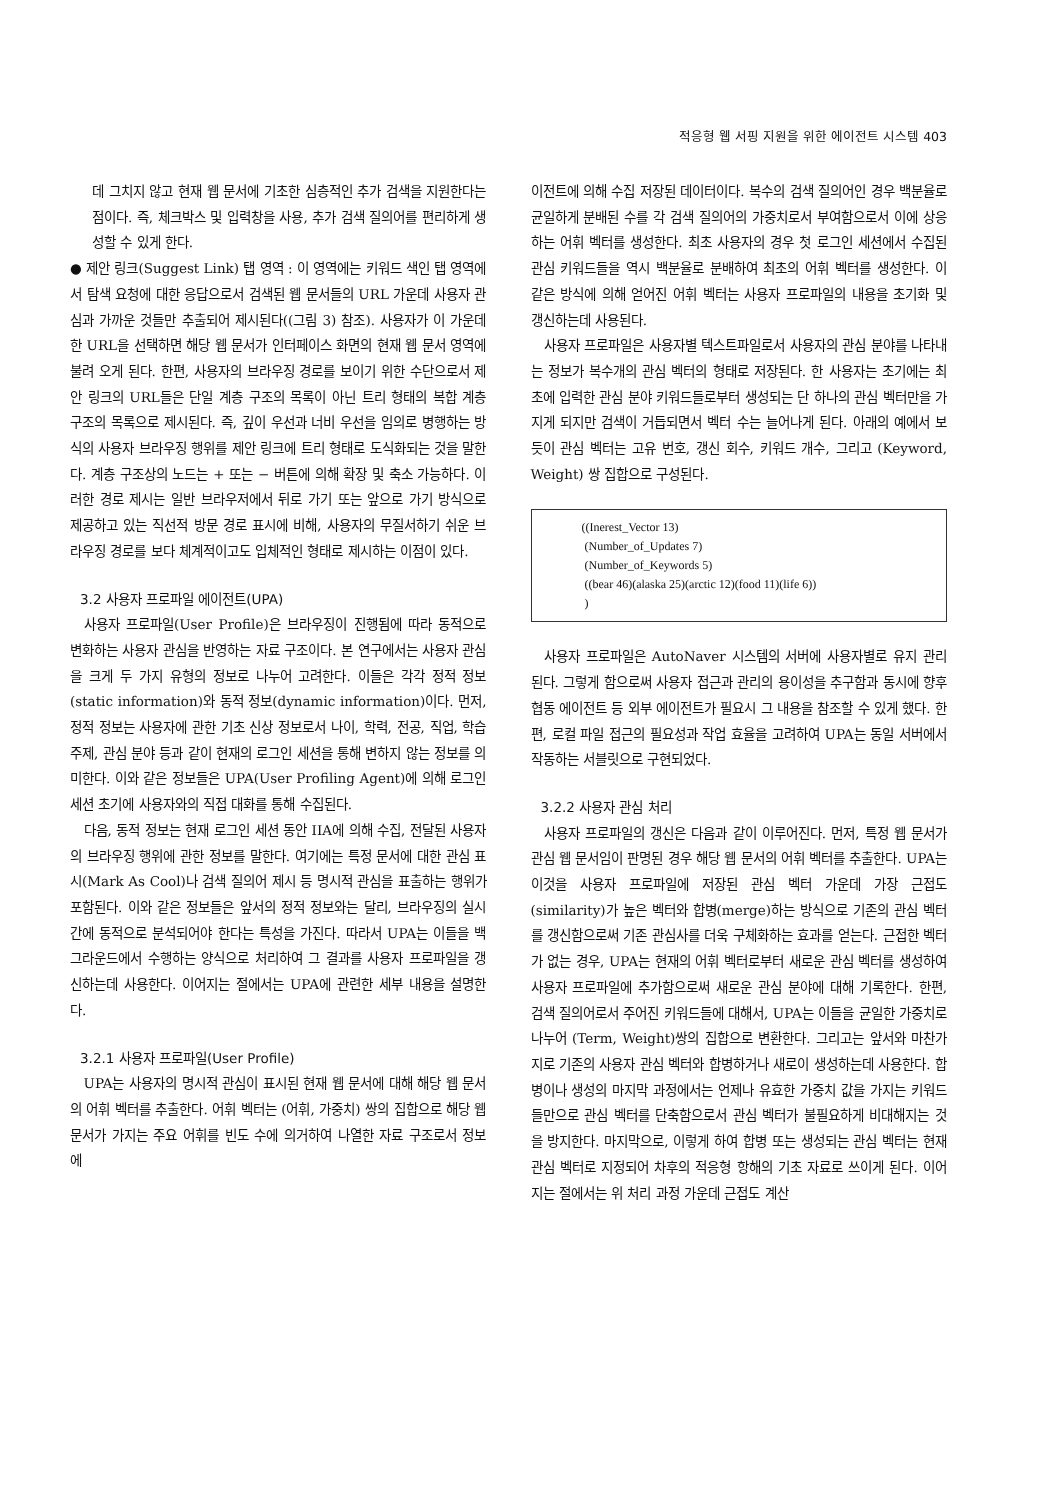적응형 웹 서핑 지원을 위한 에이전트 시스템 403
데 그치지 않고 현재 웹 문서에 기초한 심층적인 추가 검색을 지원한다는 점이다. 즉, 체크박스 및 입력창을 사용, 추가 검색 질의어를 편리하게 생성할 수 있게 한다.
● 제안 링크(Suggest Link) 탭 영역 : 이 영역에는 키워드 색인 탭 영역에서 탐색 요청에 대한 응답으로서 검색된 웹 문서들의 URL 가운데 사용자 관심과 가까운 것들만 추출되어 제시된다((그림 3) 참조). 사용자가 이 가운데 한 URL을 선택하면 해당 웹 문서가 인터페이스 화면의 현재 웹 문서 영역에 불려 오게 된다. 한편, 사용자의 브라우징 경로를 보이기 위한 수단으로서 제안 링크의 URL들은 단일 계층 구조의 목록이 아닌 트리 형태의 복합 계층 구조의 목록으로 제시된다. 즉, 깊이 우선과 너비 우선을 임의로 병행하는 방식의 사용자 브라우징 행위를 제안 링크에 트리 형태로 도식화되는 것을 말한다. 계층 구조상의 노드는 + 또는 − 버튼에 의해 확장 및 축소 가능하다. 이러한 경로 제시는 일반 브라우저에서 뒤로 가기 또는 앞으로 가기 방식으로 제공하고 있는 직선적 방문 경로 표시에 비해, 사용자의 무질서하기 쉬운 브라우징 경로를 보다 체계적이고도 입체적인 형태로 제시하는 이점이 있다.
3.2 사용자 프로파일 에이전트(UPA)
사용자 프로파일(User Profile)은 브라우징이 진행됨에 따라 동적으로 변화하는 사용자 관심을 반영하는 자료 구조이다. 본 연구에서는 사용자 관심을 크게 두 가지 유형의 정보로 나누어 고려한다. 이들은 각각 정적 정보(static information)와 동적 정보(dynamic information)이다. 먼저, 정적 정보는 사용자에 관한 기초 신상 정보로서 나이, 학력, 전공, 직업, 학습 주제, 관심 분야 등과 같이 현재의 로그인 세션을 통해 변하지 않는 정보를 의미한다. 이와 같은 정보들은 UPA(User Profiling Agent)에 의해 로그인 세션 초기에 사용자와의 직접 대화를 통해 수집된다.
다음, 동적 정보는 현재 로그인 세션 동안 IIA에 의해 수집, 전달된 사용자의 브라우징 행위에 관한 정보를 말한다. 여기에는 특정 문서에 대한 관심 표시(Mark As Cool)나 검색 질의어 제시 등 명시적 관심을 표출하는 행위가 포함된다. 이와 같은 정보들은 앞서의 정적 정보와는 달리, 브라우징의 실시간에 동적으로 분석되어야 한다는 특성을 가진다. 따라서 UPA는 이들을 백그라운드에서 수행하는 양식으로 처리하여 그 결과를 사용자 프로파일을 갱신하는데 사용한다. 이어지는 절에서는 UPA에 관련한 세부 내용을 설명한다.
3.2.1 사용자 프로파일(User Profile)
UPA는 사용자의 명시적 관심이 표시된 현재 웹 문서에 대해 해당 웹 문서의 어휘 벡터를 추출한다. 어휘 벡터는 (어휘, 가중치) 쌍의 집합으로 해당 웹 문서가 가지는 주요 어휘를 빈도 수에 의거하여 나열한 자료 구조로서 정보 에
이전트에 의해 수집 저장된 데이터이다. 복수의 검색 질의어인 경우 백분율로 균일하게 분배된 수를 각 검색 질의어의 가중치로서 부여함으로서 이에 상응하는 어휘 벡터를 생성한다. 최초 사용자의 경우 첫 로그인 세션에서 수집된 관심 키워드들을 역시 백분율로 분배하여 최초의 어휘 벡터를 생성한다. 이 같은 방식에 의해 얻어진 어휘 벡터는 사용자 프로파일의 내용을 초기화 및 갱신하는데 사용된다.
사용자 프로파일은 사용자별 텍스트파일로서 사용자의 관심 분야를 나타내는 정보가 복수개의 관심 벡터의 형태로 저장된다. 한 사용자는 초기에는 최초에 입력한 관심 분야 키워드들로부터 생성되는 단 하나의 관심 벡터만을 가지게 되지만 검색이 거듭되면서 벡터 수는 늘어나게 된다. 아래의 예에서 보듯이 관심 벡터는 고유 번호, 갱신 회수, 키워드 개수, 그리고 (Keyword, Weight) 쌍 집합으로 구성된다.
((Inerest_Vector 13)
(Number_of_Updates 7)
(Number_of_Keywords 5)
((bear 46)(alaska 25)(arctic 12)(food 11)(life 6))
)
사용자 프로파일은 AutoNaver 시스템의 서버에 사용자별로 유지 관리된다. 그렇게 함으로써 사용자 접근과 관리의 용이성을 추구함과 동시에 향후 협동 에이전트 등 외부 에이전트가 필요시 그 내용을 참조할 수 있게 했다. 한편, 로컬 파일 접근의 필요성과 작업 효율을 고려하여 UPA는 동일 서버에서 작동하는 서블릿으로 구현되었다.
3.2.2 사용자 관심 처리
사용자 프로파일의 갱신은 다음과 같이 이루어진다. 먼저, 특정 웹 문서가 관심 웹 문서임이 판명된 경우 해당 웹 문서의 어휘 벡터를 추출한다. UPA는 이것을 사용자 프로파일에 저장된 관심 벡터 가운데 가장 근접도(similarity)가 높은 벡터와 합병(merge)하는 방식으로 기존의 관심 벡터를 갱신함으로써 기존 관심사를 더욱 구체화하는 효과를 얻는다. 근접한 벡터가 없는 경우, UPA는 현재의 어휘 벡터로부터 새로운 관심 벡터를 생성하여 사용자 프로파일에 추가함으로써 새로운 관심 분야에 대해 기록한다. 한편, 검색 질의어로서 주어진 키워드들에 대해서, UPA는 이들을 균일한 가중치로 나누어 (Term, Weight)쌍의 집합으로 변환한다. 그리고는 앞서와 마찬가지로 기존의 사용자 관심 벡터와 합병하거나 새로이 생성하는데 사용한다. 합병이나 생성의 마지막 과정에서는 언제나 유효한 가중치 값을 가지는 키워드들만으로 관심 벡터를 단축함으로서 관심 벡터가 불필요하게 비대해지는 것을 방지한다. 마지막으로, 이렇게 하여 합병 또는 생성되는 관심 벡터는 현재 관심 벡터로 지정되어 차후의 적응형 항해의 기초 자료로 쓰이게 된다. 이어지는 절에서는 위 처리 과정 가운데 근접도 계산